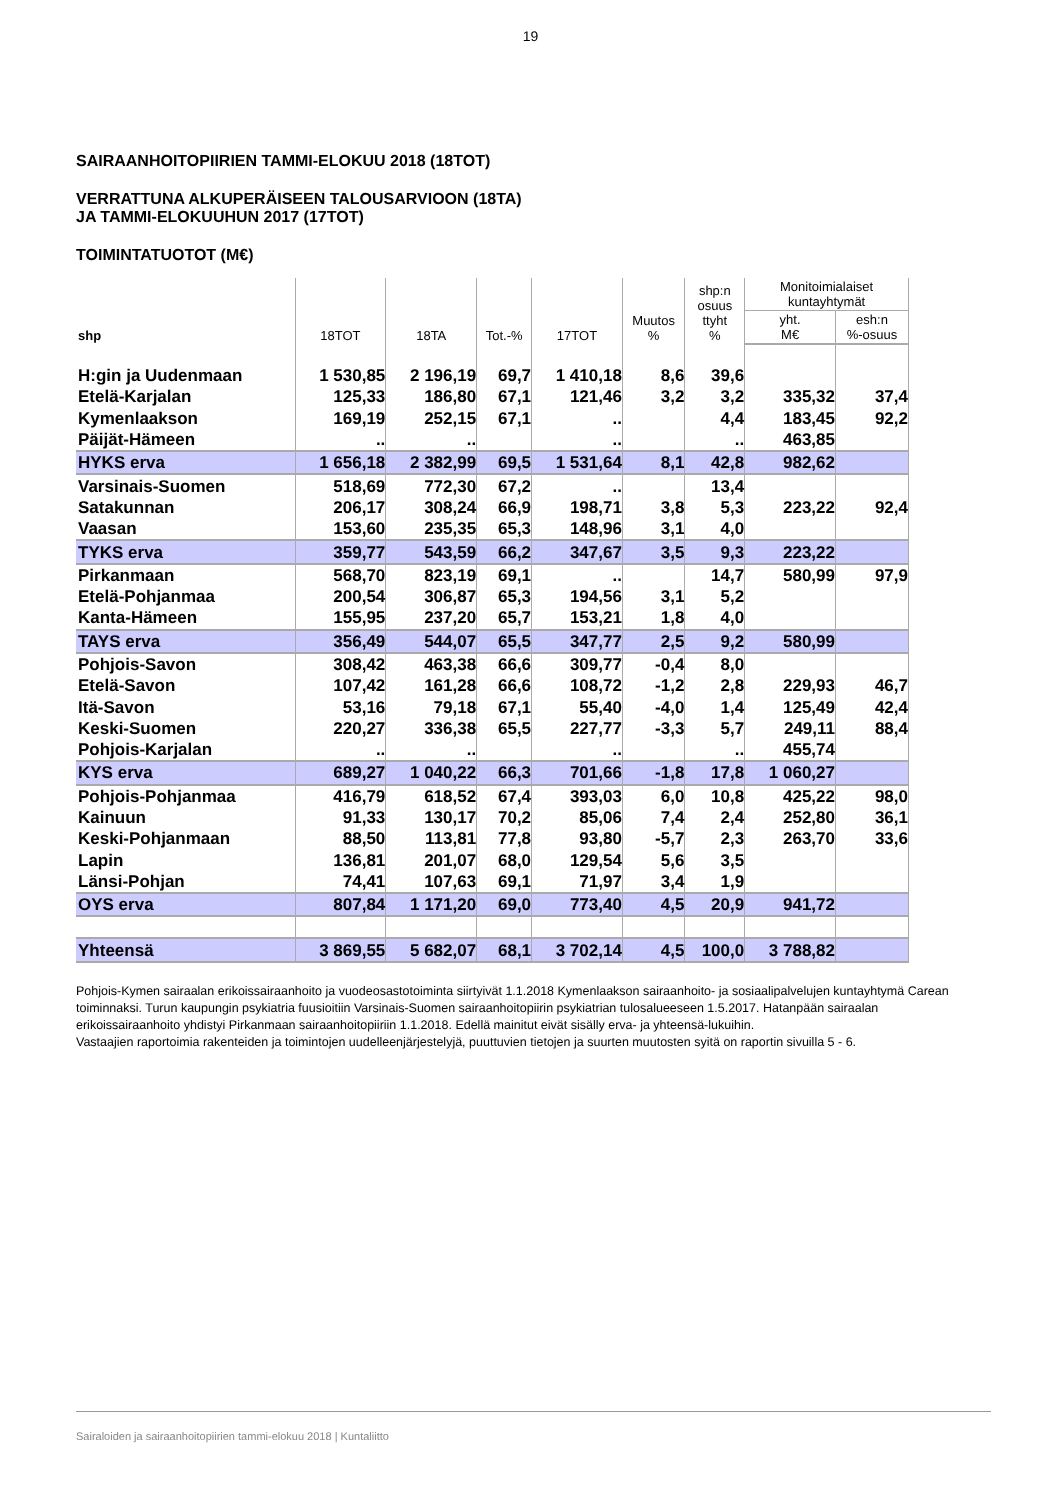19
SAIRAANHOITOPIIRIEN TAMMI-ELOKUU 2018 (18TOT)
VERRATTUNA ALKUPERÄISEEN TALOUSARVIOON (18TA)
JA TAMMI-ELOKUUHUN 2017 (17TOT)
TOIMINTATUOTOT (M€)
| shp | 18TOT | 18TA | Tot.-% | 17TOT | Muutos % | shp:n osuus ttyht % | Monitoimialaiset kuntayhtymät | |
| --- | --- | --- | --- | --- | --- | --- | --- | --- |
| | | | | | | | yht. M€ | esh:n %-osuus |
| H:gin ja Uudenmaan | 1 530,85 | 2 196,19 | 69,7 | 1 410,18 | 8,6 | 39,6 | | |
| Etelä-Karjalan | 125,33 | 186,80 | 67,1 | 121,46 | 3,2 | 3,2 | 335,32 | 37,4 |
| Kymenlaakson | 169,19 | 252,15 | 67,1 | .. | | 4,4 | 183,45 | 92,2 |
| Päijät-Hämeen | .. | .. | | .. | | .. | 463,85 | |
| HYKS erva | 1 656,18 | 2 382,99 | 69,5 | 1 531,64 | 8,1 | 42,8 | 982,62 | |
| Varsinais-Suomen | 518,69 | 772,30 | 67,2 | .. | | 13,4 | | |
| Satakunnan | 206,17 | 308,24 | 66,9 | 198,71 | 3,8 | 5,3 | 223,22 | 92,4 |
| Vaasan | 153,60 | 235,35 | 65,3 | 148,96 | 3,1 | 4,0 | | |
| TYKS erva | 359,77 | 543,59 | 66,2 | 347,67 | 3,5 | 9,3 | 223,22 | |
| Pirkanmaan | 568,70 | 823,19 | 69,1 | .. | | 14,7 | 580,99 | 97,9 |
| Etelä-Pohjanmaa | 200,54 | 306,87 | 65,3 | 194,56 | 3,1 | 5,2 | | |
| Kanta-Hämeen | 155,95 | 237,20 | 65,7 | 153,21 | 1,8 | 4,0 | | |
| TAYS erva | 356,49 | 544,07 | 65,5 | 347,77 | 2,5 | 9,2 | 580,99 | |
| Pohjois-Savon | 308,42 | 463,38 | 66,6 | 309,77 | -0,4 | 8,0 | | |
| Etelä-Savon | 107,42 | 161,28 | 66,6 | 108,72 | -1,2 | 2,8 | 229,93 | 46,7 |
| Itä-Savon | 53,16 | 79,18 | 67,1 | 55,40 | -4,0 | 1,4 | 125,49 | 42,4 |
| Keski-Suomen | 220,27 | 336,38 | 65,5 | 227,77 | -3,3 | 5,7 | 249,11 | 88,4 |
| Pohjois-Karjalan | .. | .. | | .. | | .. | 455,74 | |
| KYS erva | 689,27 | 1 040,22 | 66,3 | 701,66 | -1,8 | 17,8 | 1 060,27 | |
| Pohjois-Pohjanmaa | 416,79 | 618,52 | 67,4 | 393,03 | 6,0 | 10,8 | 425,22 | 98,0 |
| Kainuun | 91,33 | 130,17 | 70,2 | 85,06 | 7,4 | 2,4 | 252,80 | 36,1 |
| Keski-Pohjanmaan | 88,50 | 113,81 | 77,8 | 93,80 | -5,7 | 2,3 | 263,70 | 33,6 |
| Lapin | 136,81 | 201,07 | 68,0 | 129,54 | 5,6 | 3,5 | | |
| Länsi-Pohjan | 74,41 | 107,63 | 69,1 | 71,97 | 3,4 | 1,9 | | |
| OYS erva | 807,84 | 1 171,20 | 69,0 | 773,40 | 4,5 | 20,9 | 941,72 | |
| Yhteensä | 3 869,55 | 5 682,07 | 68,1 | 3 702,14 | 4,5 | 100,0 | 3 788,82 | |
Pohjois-Kymen sairaalan erikoissairaanhoito ja vuodeosastotoiminta siirtyivät 1.1.2018 Kymenlaakson sairaanhoito- ja sosiaalipalvelujen kuntayhtymä Carean toiminnaksi. Turun kaupungin psykiatria fuusioitiin Varsinais-Suomen sairaanhoitopiirin psykiatrian tulosalueeseen 1.5.2017. Hatanpään sairaalan erikoissairaanhoito yhdistyi Pirkanmaan sairaanhoitopiiriin 1.1.2018. Edellä mainitut eivät sisälly erva- ja yhteensä-lukuihin.
Vastaajien raportoimia rakenteiden ja toimintojen uudelleenjärjestelyjä, puuttuvien tietojen ja suurten muutosten syitä on raportin sivuilla 5 - 6.
Sairaloiden ja sairaanhoitopiirien tammi-elokuu 2018 | Kuntaliitto